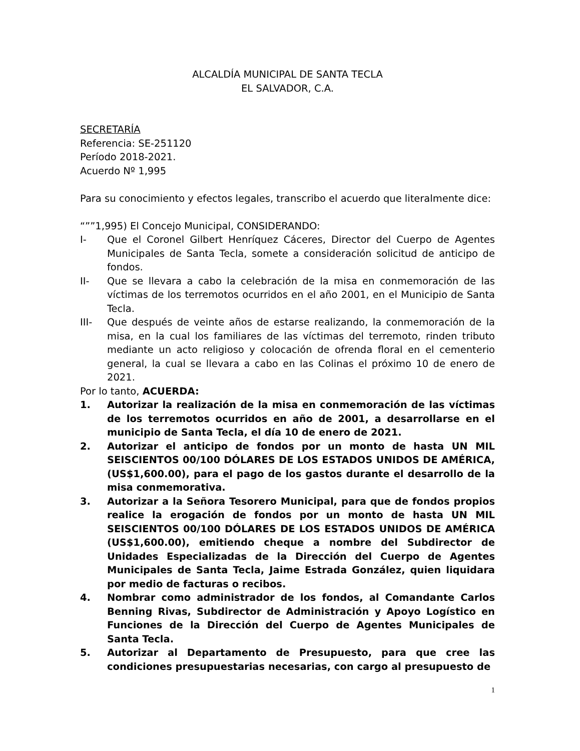ALCALDÍA MUNICIPAL DE SANTA TECLA
EL SALVADOR, C.A.
SECRETARÍA
Referencia: SE-251120
Período 2018-2021.
Acuerdo Nº 1,995
Para su conocimiento y efectos legales, transcribo el acuerdo que literalmente dice:
“””1,995) El Concejo Municipal, CONSIDERANDO:
I- Que el Coronel Gilbert Henríquez Cáceres, Director del Cuerpo de Agentes Municipales de Santa Tecla, somete a consideración solicitud de anticipo de fondos.
II- Que se llevara a cabo la celebración de la misa en conmemoración de las víctimas de los terremotos ocurridos en el año 2001, en el Municipio de Santa Tecla.
III- Que después de veinte años de estarse realizando, la conmemoración de la misa, en la cual los familiares de las víctimas del terremoto, rinden tributo mediante un acto religioso y colocación de ofrenda floral en el cementerio general, la cual se llevara a cabo en las Colinas el próximo 10 de enero de 2021.
Por lo tanto, ACUERDA:
1. Autorizar la realización de la misa en conmemoración de las víctimas de los terremotos ocurridos en año de 2001, a desarrollarse en el municipio de Santa Tecla, el día 10 de enero de 2021.
2. Autorizar el anticipo de fondos por un monto de hasta UN MIL SEISCIENTOS 00/100 DÓLARES DE LOS ESTADOS UNIDOS DE AMÉRICA, (US$1,600.00), para el pago de los gastos durante el desarrollo de la misa conmemorativa.
3. Autorizar a la Señora Tesorero Municipal, para que de fondos propios realice la erogación de fondos por un monto de hasta UN MIL SEISCIENTOS 00/100 DÓLARES DE LOS ESTADOS UNIDOS DE AMÉRICA (US$1,600.00), emitiendo cheque a nombre del Subdirector de Unidades Especializadas de la Dirección del Cuerpo de Agentes Municipales de Santa Tecla, Jaime Estrada González, quien liquidara por medio de facturas o recibos.
4. Nombrar como administrador de los fondos, al Comandante Carlos Benning Rivas, Subdirector de Administración y Apoyo Logístico en Funciones de la Dirección del Cuerpo de Agentes Municipales de Santa Tecla.
5. Autorizar al Departamento de Presupuesto, para que cree las condiciones presupuestarias necesarias, con cargo al presupuesto de
1